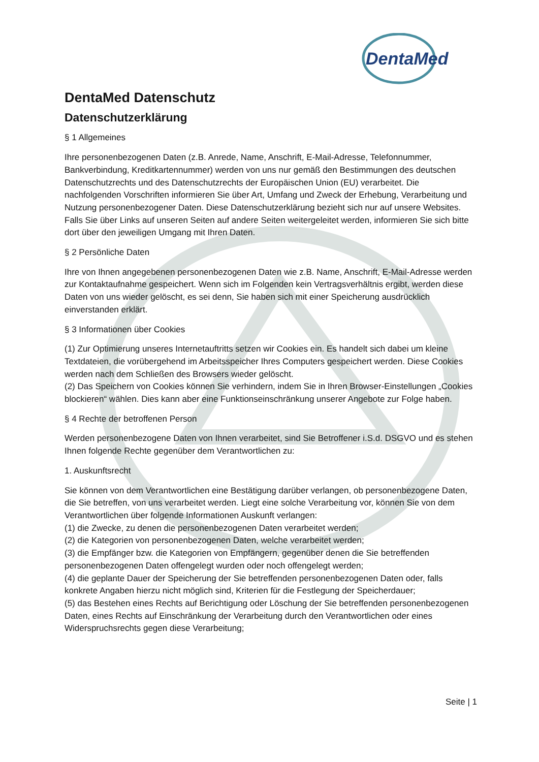DentaMed
DentaMed Datenschutz
Datenschutzerklärung
§ 1 Allgemeines
Ihre personenbezogenen Daten (z.B. Anrede, Name, Anschrift, E-Mail-Adresse, Telefonnummer, Bankverbindung, Kreditkartennummer) werden von uns nur gemäß den Bestimmungen des deutschen Datenschutzrechts und des Datenschutzrechts der Europäischen Union (EU) verarbeitet. Die nachfolgenden Vorschriften informieren Sie über Art, Umfang und Zweck der Erhebung, Verarbeitung und Nutzung personenbezogener Daten. Diese Datenschutzerklärung bezieht sich nur auf unsere Websites. Falls Sie über Links auf unseren Seiten auf andere Seiten weitergeleitet werden, informieren Sie sich bitte dort über den jeweiligen Umgang mit Ihren Daten.
§ 2 Persönliche Daten
Ihre von Ihnen angegebenen personenbezogenen Daten wie z.B. Name, Anschrift, E-Mail-Adresse werden zur Kontaktaufnahme gespeichert. Wenn sich im Folgenden kein Vertragsverhältnis ergibt, werden diese Daten von uns wieder gelöscht, es sei denn, Sie haben sich mit einer Speicherung ausdrücklich einverstanden erklärt.
§ 3 Informationen über Cookies
(1) Zur Optimierung unseres Internetauftritts setzen wir Cookies ein. Es handelt sich dabei um kleine Textdateien, die vorübergehend im Arbeitsspeicher Ihres Computers gespeichert werden. Diese Cookies werden nach dem Schließen des Browsers wieder gelöscht.
(2) Das Speichern von Cookies können Sie verhindern, indem Sie in Ihren Browser-Einstellungen „Cookies blockieren“ wählen. Dies kann aber eine Funktionseinschränkung unserer Angebote zur Folge haben.
§ 4 Rechte der betroffenen Person
Werden personenbezogene Daten von Ihnen verarbeitet, sind Sie Betroffener i.S.d. DSGVO und es stehen Ihnen folgende Rechte gegenüber dem Verantwortlichen zu:
1. Auskunftsrecht
Sie können von dem Verantwortlichen eine Bestätigung darüber verlangen, ob personenbezogene Daten, die Sie betreffen, von uns verarbeitet werden. Liegt eine solche Verarbeitung vor, können Sie von dem Verantwortlichen über folgende Informationen Auskunft verlangen:
(1) die Zwecke, zu denen die personenbezogenen Daten verarbeitet werden;
(2) die Kategorien von personenbezogenen Daten, welche verarbeitet werden;
(3) die Empfänger bzw. die Kategorien von Empfängern, gegenüber denen die Sie betreffenden personenbezogenen Daten offengelegt wurden oder noch offengelegt werden;
(4) die geplante Dauer der Speicherung der Sie betreffenden personenbezogenen Daten oder, falls konkrete Angaben hierzu nicht möglich sind, Kriterien für die Festlegung der Speicherdauer;
(5) das Bestehen eines Rechts auf Berichtigung oder Löschung der Sie betreffenden personenbezogenen Daten, eines Rechts auf Einschränkung der Verarbeitung durch den Verantwortlichen oder eines Widerspruchsrechts gegen diese Verarbeitung;
Seite | 1